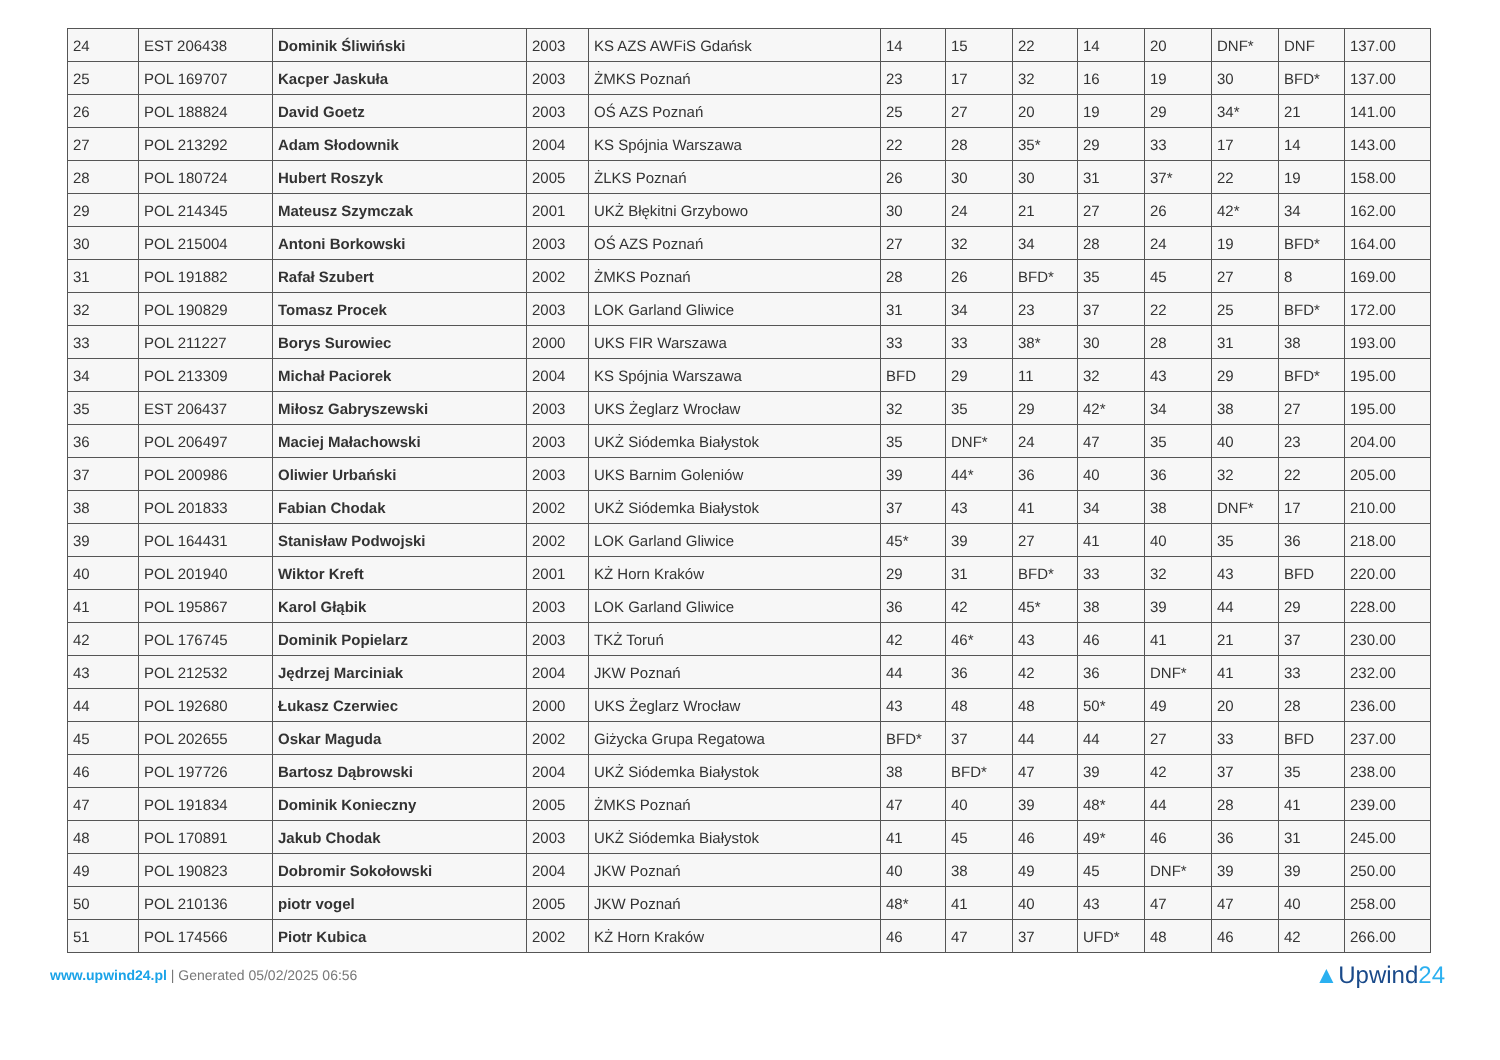| 24 | EST 206438 | Dominik Śliwiński | 2003 | KS AZS AWFiS Gdańsk | 14 | 15 | 22 | 14 | 20 | DNF* | DNF | 137.00 |
| 25 | POL 169707 | Kacper Jaskuła | 2003 | ŻMKS Poznań | 23 | 17 | 32 | 16 | 19 | 30 | BFD* | 137.00 |
| 26 | POL 188824 | David Goetz | 2003 | OŚ AZS Poznań | 25 | 27 | 20 | 19 | 29 | 34* | 21 | 141.00 |
| 27 | POL 213292 | Adam Słodownik | 2004 | KS Spójnia Warszawa | 22 | 28 | 35* | 29 | 33 | 17 | 14 | 143.00 |
| 28 | POL 180724 | Hubert Roszyk | 2005 | ŻLKS Poznań | 26 | 30 | 30 | 31 | 37* | 22 | 19 | 158.00 |
| 29 | POL 214345 | Mateusz Szymczak | 2001 | UKŻ Błękitni Grzybowo | 30 | 24 | 21 | 27 | 26 | 42* | 34 | 162.00 |
| 30 | POL 215004 | Antoni Borkowski | 2003 | OŚ AZS Poznań | 27 | 32 | 34 | 28 | 24 | 19 | BFD* | 164.00 |
| 31 | POL 191882 | Rafał Szubert | 2002 | ŻMKS Poznań | 28 | 26 | BFD* | 35 | 45 | 27 | 8 | 169.00 |
| 32 | POL 190829 | Tomasz Procek | 2003 | LOK Garland Gliwice | 31 | 34 | 23 | 37 | 22 | 25 | BFD* | 172.00 |
| 33 | POL 211227 | Borys Surowiec | 2000 | UKS FIR Warszawa | 33 | 33 | 38* | 30 | 28 | 31 | 38 | 193.00 |
| 34 | POL 213309 | Michał Paciorek | 2004 | KS Spójnia Warszawa | BFD | 29 | 11 | 32 | 43 | 29 | BFD* | 195.00 |
| 35 | EST 206437 | Miłosz Gabryszewski | 2003 | UKS Żeglarz Wrocław | 32 | 35 | 29 | 42* | 34 | 38 | 27 | 195.00 |
| 36 | POL 206497 | Maciej Małachowski | 2003 | UKŻ Siódemka Białystok | 35 | DNF* | 24 | 47 | 35 | 40 | 23 | 204.00 |
| 37 | POL 200986 | Oliwier Urbański | 2003 | UKS Barnim Goleniów | 39 | 44* | 36 | 40 | 36 | 32 | 22 | 205.00 |
| 38 | POL 201833 | Fabian Chodak | 2002 | UKŻ Siódemka Białystok | 37 | 43 | 41 | 34 | 38 | DNF* | 17 | 210.00 |
| 39 | POL 164431 | Stanisław Podwojski | 2002 | LOK Garland Gliwice | 45* | 39 | 27 | 41 | 40 | 35 | 36 | 218.00 |
| 40 | POL 201940 | Wiktor Kreft | 2001 | KŻ Horn Kraków | 29 | 31 | BFD* | 33 | 32 | 43 | BFD | 220.00 |
| 41 | POL 195867 | Karol Głąbik | 2003 | LOK Garland Gliwice | 36 | 42 | 45* | 38 | 39 | 44 | 29 | 228.00 |
| 42 | POL 176745 | Dominik Popielarz | 2003 | TKŻ Toruń | 42 | 46* | 43 | 46 | 41 | 21 | 37 | 230.00 |
| 43 | POL 212532 | Jędrzej Marciniak | 2004 | JKW Poznań | 44 | 36 | 42 | 36 | DNF* | 41 | 33 | 232.00 |
| 44 | POL 192680 | Łukasz Czerwiec | 2000 | UKS Żeglarz Wrocław | 43 | 48 | 48 | 50* | 49 | 20 | 28 | 236.00 |
| 45 | POL 202655 | Oskar Maguda | 2002 | Giżycka Grupa Regatowa | BFD* | 37 | 44 | 44 | 27 | 33 | BFD | 237.00 |
| 46 | POL 197726 | Bartosz Dąbrowski | 2004 | UKŻ Siódemka Białystok | 38 | BFD* | 47 | 39 | 42 | 37 | 35 | 238.00 |
| 47 | POL 191834 | Dominik Konieczny | 2005 | ŻMKS Poznań | 47 | 40 | 39 | 48* | 44 | 28 | 41 | 239.00 |
| 48 | POL 170891 | Jakub Chodak | 2003 | UKŻ Siódemka Białystok | 41 | 45 | 46 | 49* | 46 | 36 | 31 | 245.00 |
| 49 | POL 190823 | Dobromir Sokołowski | 2004 | JKW Poznań | 40 | 38 | 49 | 45 | DNF* | 39 | 39 | 250.00 |
| 50 | POL 210136 | piotr vogel | 2005 | JKW Poznań | 48* | 41 | 40 | 43 | 47 | 47 | 40 | 258.00 |
| 51 | POL 174566 | Piotr Kubica | 2002 | KŻ Horn Kraków | 46 | 47 | 37 | UFD* | 48 | 46 | 42 | 266.00 |
www.upwind24.pl | Generated 05/02/2025 06:56
▲Upwind24